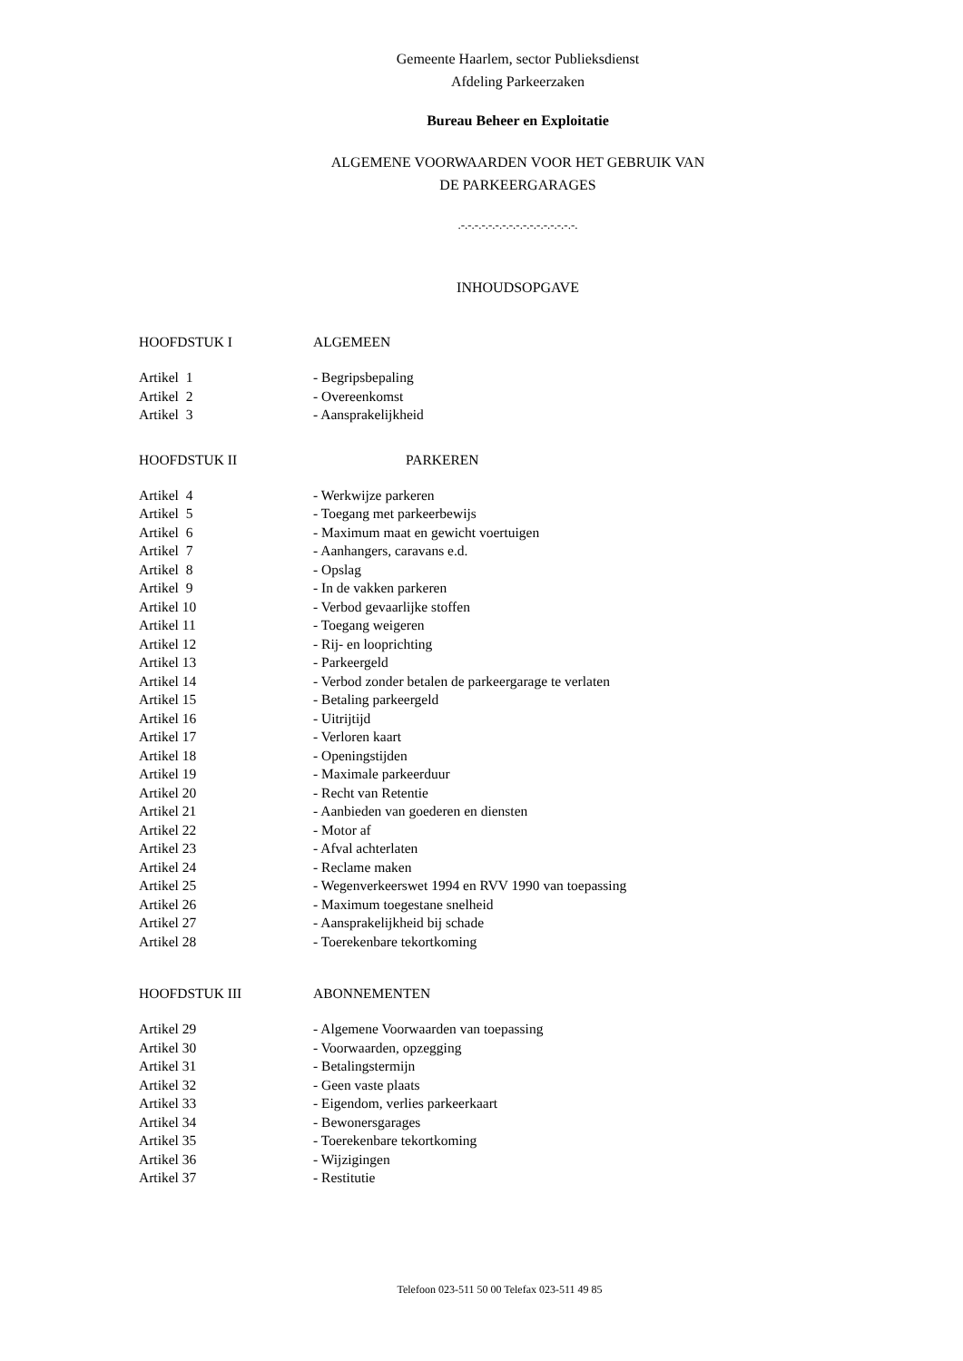Gemeente Haarlem, sector Publieksdienst
Afdeling Parkeerzaken
Bureau Beheer en Exploitatie
ALGEMENE VOORWAARDEN VOOR HET GEBRUIK VAN
DE PARKEERGARAGES
.-.-.-.-.-.-.-.-.-.-.-.-.-.-.-.-.-.
INHOUDSOPGAVE
HOOFDSTUK I ALGEMEEN
Artikel 1 - Begripsbepaling
Artikel 2 - Overeenkomst
Artikel 3 - Aansprakelijkheid
HOOFDSTUK II PARKEREN
Artikel 4 - Werkwijze parkeren
Artikel 5 - Toegang met parkeerbewijs
Artikel 6 - Maximum maat en gewicht voertuigen
Artikel 7 - Aanhangers, caravans e.d.
Artikel 8 - Opslag
Artikel 9 - In de vakken parkeren
Artikel 10 - Verbod gevaarlijke stoffen
Artikel 11 - Toegang weigeren
Artikel 12 - Rij- en looprichting
Artikel 13 - Parkeergeld
Artikel 14 - Verbod zonder betalen de parkeergarage te verlaten
Artikel 15 - Betaling parkeergeld
Artikel 16 - Uitrijtijd
Artikel 17 - Verloren kaart
Artikel 18 - Openingstijden
Artikel 19 - Maximale parkeerduur
Artikel 20 - Recht van Retentie
Artikel 21 - Aanbieden van goederen en diensten
Artikel 22 - Motor af
Artikel 23 - Afval achterlaten
Artikel 24 - Reclame maken
Artikel 25 - Wegenverkeerswet 1994 en RVV 1990 van toepassing
Artikel 26 - Maximum toegestane snelheid
Artikel 27 - Aansprakelijkheid bij schade
Artikel 28 - Toerekenbare tekortkoming
HOOFDSTUK III ABONNEMENTEN
Artikel 29 - Algemene Voorwaarden van toepassing
Artikel 30 - Voorwaarden, opzegging
Artikel 31 - Betalingstermijn
Artikel 32 - Geen vaste plaats
Artikel 33 - Eigendom, verlies parkeerkaart
Artikel 34 - Bewonersgarages
Artikel 35 - Toerekenbare tekortkoming
Artikel 36 - Wijzigingen
Artikel 37 - Restitutie
Telefoon 023-511 50 00 Telefax 023-511 49 85